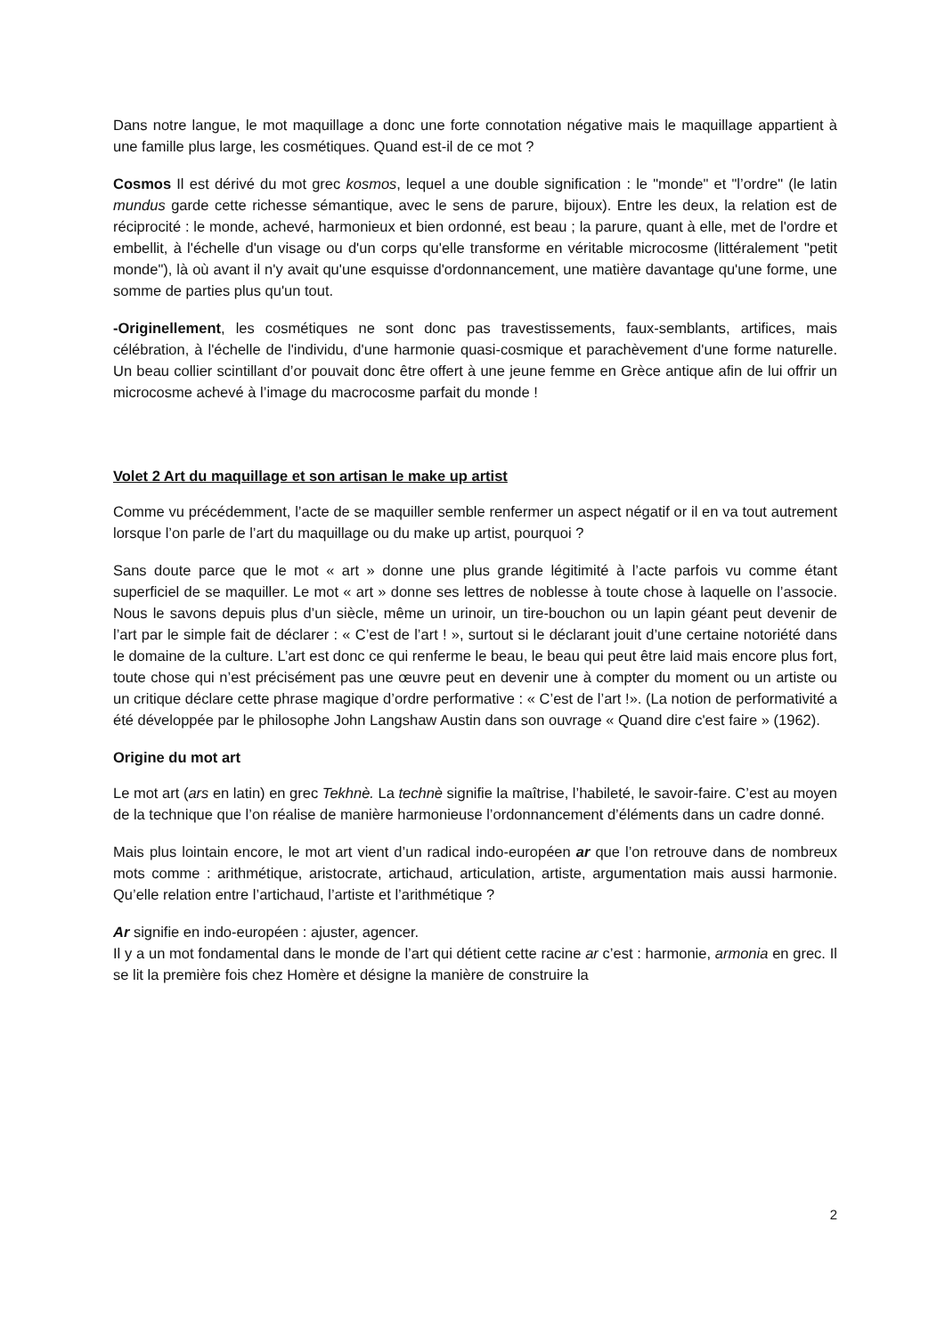Dans notre langue, le mot maquillage a donc une forte connotation négative mais le maquillage appartient à une famille plus large, les cosmétiques. Quand est-il de ce mot ?
Cosmos Il est dérivé du mot grec kosmos, lequel a une double signification : le "monde" et "l’ordre" (le latin mundus garde cette richesse sémantique, avec le sens de parure, bijoux). Entre les deux, la relation est de réciprocité : le monde, achevé, harmonieux et bien ordonné, est beau ; la parure, quant à elle, met de l'ordre et embellit, à l'échelle d'un visage ou d'un corps qu'elle transforme en véritable microcosme (littéralement "petit monde"), là où avant il n'y avait qu'une esquisse d'ordonnancement, une matière davantage qu'une forme, une somme de parties plus qu'un tout.
-Originellement, les cosmétiques ne sont donc pas travestissements, faux-semblants, artifices, mais célébration, à l'échelle de l'individu, d'une harmonie quasi-cosmique et parachèvement d'une forme naturelle. Un beau collier scintillant d’or pouvait donc être offert à une jeune femme en Grèce antique afin de lui offrir un microcosme achevé à l’image du macrocosme parfait du monde !
Volet 2 Art du maquillage et son artisan le make up artist
Comme vu précédemment, l’acte de se maquiller semble renfermer un aspect négatif or il en va tout autrement lorsque l’on parle de l’art du maquillage ou du make up artist, pourquoi ?
Sans doute parce que le mot « art » donne une plus grande légitimité à l’acte parfois vu comme étant superficiel de se maquiller. Le mot « art » donne ses lettres de noblesse à toute chose à laquelle on l’associe. Nous le savons depuis plus d’un siècle, même un urinoir, un tire-bouchon ou un lapin géant peut devenir de l’art par le simple fait de déclarer : « C’est de l’art ! », surtout si le déclarant jouit d’une certaine notoriété dans le domaine de la culture. L’art est donc ce qui renferme le beau, le beau qui peut être laid mais encore plus fort, toute chose qui n’est précisément pas une œuvre peut en devenir une à compter du moment ou un artiste ou un critique déclare cette phrase magique d’ordre performative : « C’est de l’art !». (La notion de performativité a été développée par le philosophe John Langshaw Austin dans son ouvrage « Quand dire c'est faire » (1962).
Origine du mot art
Le mot art (ars en latin) en grec Tekhnè. La technè signifie la maîtrise, l’habileté, le savoir-faire. C’est au moyen de la technique que l’on réalise de manière harmonieuse l’ordonnancement d’éléments dans un cadre donné.
Mais plus lointain encore, le mot art vient d’un radical indo-européen ar que l’on retrouve dans de nombreux mots comme : arithmétique, aristocrate, artichaud, articulation, artiste, argumentation mais aussi harmonie. Qu’elle relation entre l’artichaud, l’artiste et l’arithmétique ?
Ar signifie en indo-européen : ajuster, agencer.
Il y a un mot fondamental dans le monde de l’art qui détient cette racine ar c’est : harmonie, armonia en grec. Il se lit la première fois chez Homère et désigne la manière de construire la
2